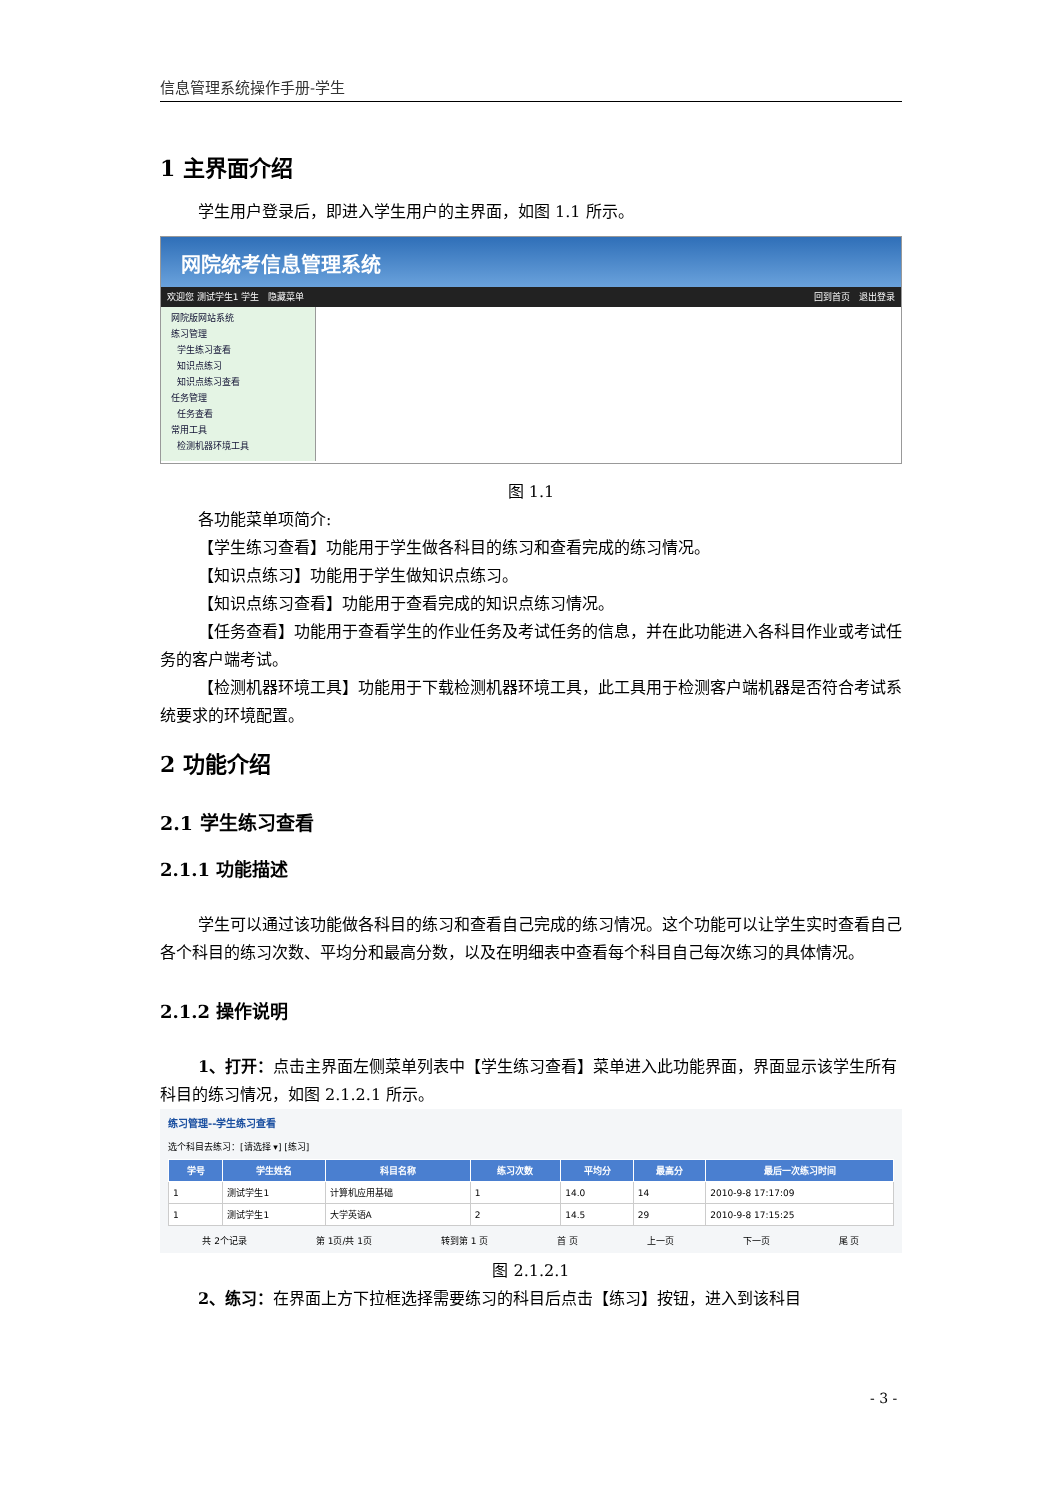信息管理系统操作手册-学生
1 主界面介绍
学生用户登录后，即进入学生用户的主界面，如图 1.1 所示。
网院统考信息管理系统
欢迎您 测试学生1 学生 隐藏菜单 回到首页 退出登录
网院版网站系统
练习管理
学生练习查看
知识点练习
知识点练习查看
任务管理
任务查看
常用工具
检测机器环境工具
图 1.1
各功能菜单项简介:
【学生练习查看】功能用于学生做各科目的练习和查看完成的练习情况。
【知识点练习】功能用于学生做知识点练习。
【知识点练习查看】功能用于查看完成的知识点练习情况。
【任务查看】功能用于查看学生的作业任务及考试任务的信息，并在此功能进入各科目作业或考试任务的客户端考试。
【检测机器环境工具】功能用于下载检测机器环境工具，此工具用于检测客户端机器是否符合考试系统要求的环境配置。
2 功能介绍
2.1 学生练习查看
2.1.1 功能描述
学生可以通过该功能做各科目的练习和查看自己完成的练习情况。这个功能可以让学生实时查看自己各个科目的练习次数、平均分和最高分数，以及在明细表中查看每个科目自己每次练习的具体情况。
2.1.2 操作说明
1、打开：点击主界面左侧菜单列表中【学生练习查看】菜单进入此功能界面，界面显示该学生所有科目的练习情况，如图 2.1.2.1 所示。
练习管理--学生练习查看
选个科目去练习：[请选择 ▾] [练习]
| 学号 | 学生姓名 | 科目名称 | 练习次数 | 平均分 | 最高分 | 最后一次练习时间 |
| --- | --- | --- | --- | --- | --- | --- |
| 1 | 测试学生1 | 计算机应用基础 | 1 | 14.0 | 14 | 2010-9-8 17:17:09 |
| 1 | 测试学生1 | 大学英语A | 2 | 14.5 | 29 | 2010-9-8 17:15:25 |
共 2个记录 第 1页/共 1页 转到第 1 页 首 页 上一页 下一页 尾 页
图 2.1.2.1
2、练习：在界面上方下拉框选择需要练习的科目后点击【练习】按钮，进入到该科目
- 3 -